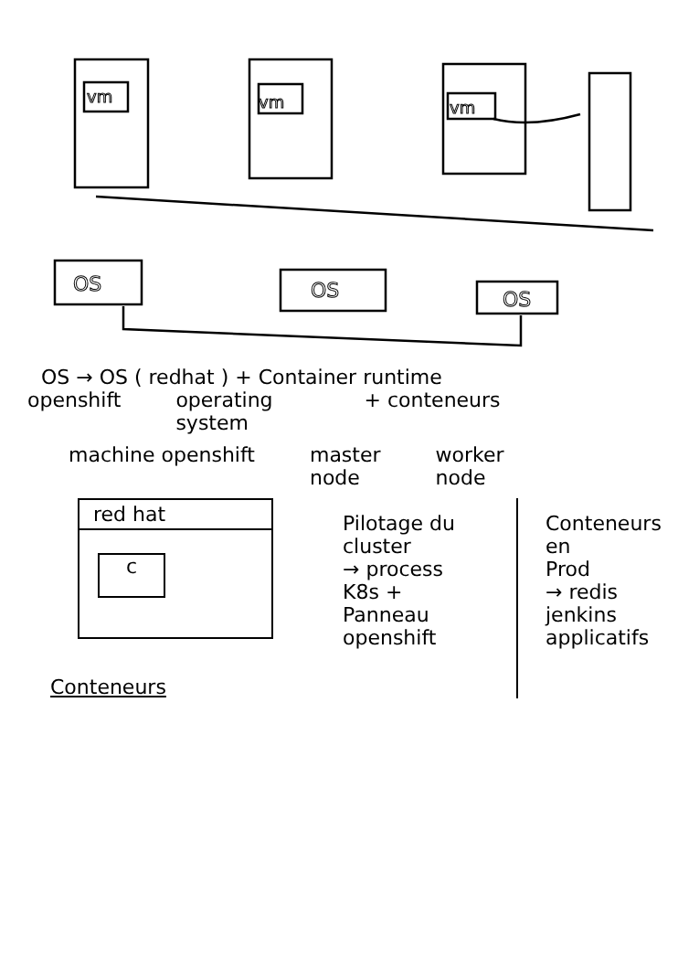vm
vm
vm
OS
OS
OS
OS → OS ( redhat ) + Container runtime
openshift operating
system + conteneurs
machine openshift master
node worker
node
red hat
c
Conteneurs
Pilotage du
cluster
→ process
K8s +
Panneau
openshift
Conteneurs
en
Prod
→ redis
jenkins
applicatifs